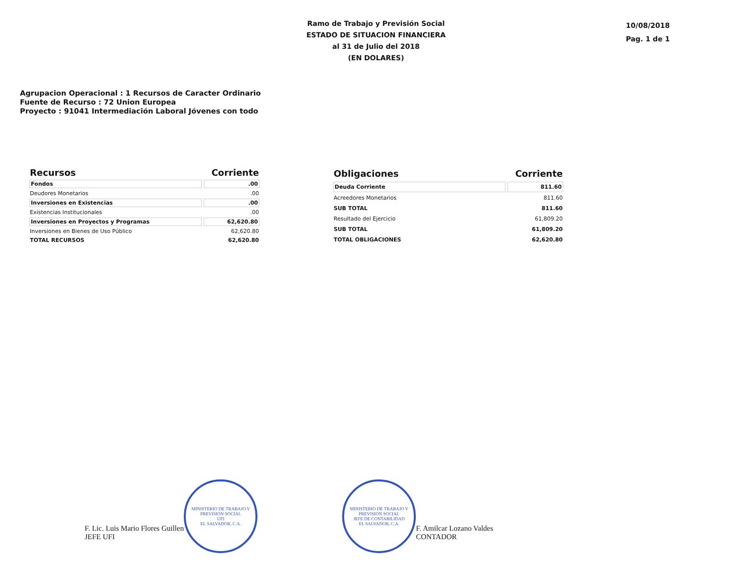Ramo de Trabajo y Previsión Social
ESTADO DE SITUACION FINANCIERA
al 31 de Julio del 2018
(EN DOLARES)
10/08/2018
Pag. 1 de 1
Agrupacion Operacional : 1 Recursos de Caracter Ordinario
Fuente de Recurso : 72 Union Europea
Proyecto : 91041 Intermediación Laboral Jóvenes con todo
| Recursos | Corriente |
| --- | --- |
| Fondos | .00 |
| Deudores Monetarios | .00 |
| Inversiones en Existencias | .00 |
| Existencias Institucionales | .00 |
| Inversiones en Proyectos y Programas | 62,620.80 |
| Inversiones en Bienes de Uso Público | 62,620.80 |
| TOTAL RECURSOS | 62,620.80 |
| Obligaciones | Corriente |
| --- | --- |
| Deuda Corriente | 811.60 |
| Acreedores Monetarios | 811.60 |
| SUB TOTAL | 811.60 |
| Resultado del Ejercicio | 61,809.20 |
| SUB TOTAL | 61,809.20 |
| TOTAL OBLIGACIONES | 62,620.80 |
F. Lic. Luis Mario Flores Guillen
JEFE UFI
MINISTERIO DE TRABAJO Y PREVISION SOCIAL
UFI
EL SALVADOR, C.A.
MINISTERIO DE TRABAJO Y PREVISION SOCIAL
JEFE DE CONTABILIDAD
EL SALVADOR, C.A.
F. Amilcar Lozano Valdes
CONTADOR